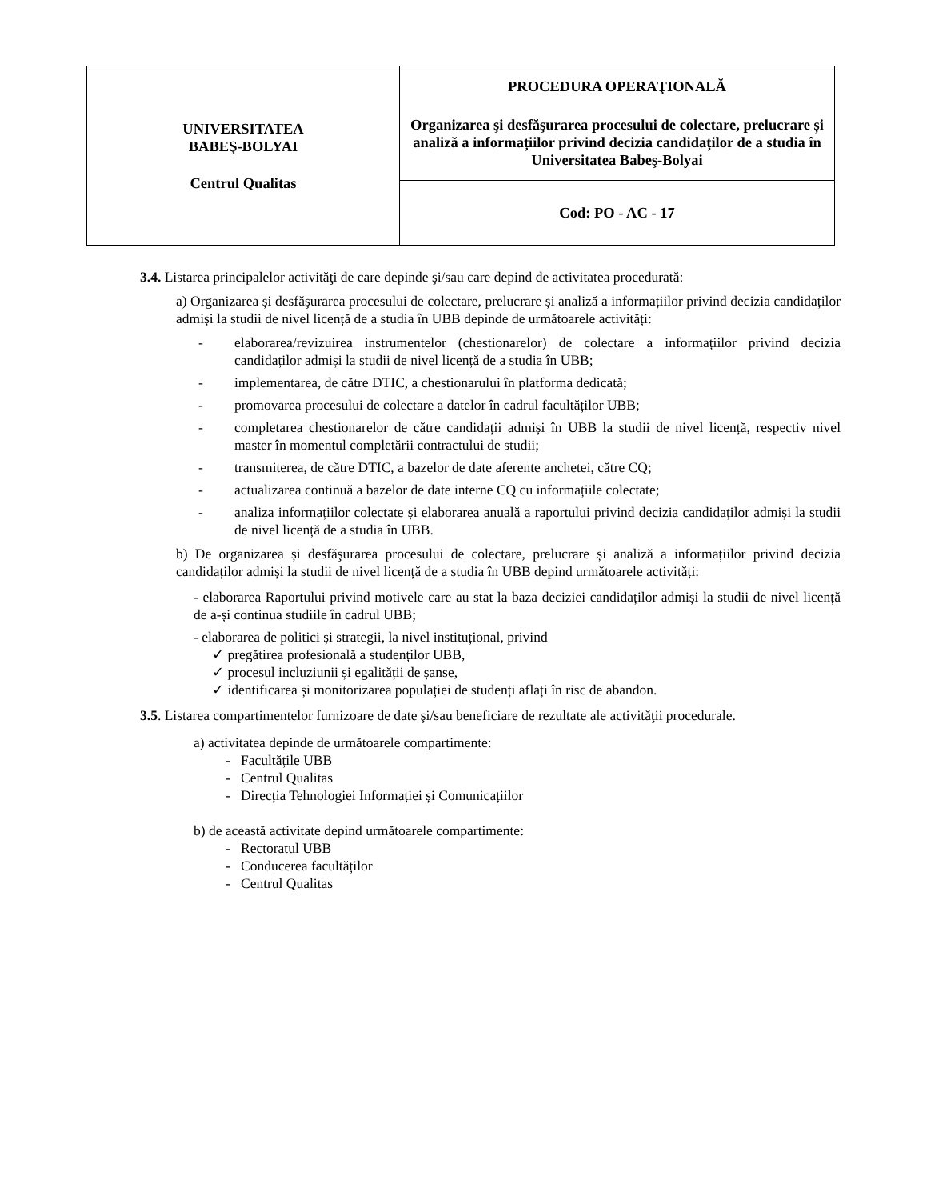| UNIVERSITATEA BABEŞ-BOLYAI Centrul Qualitas | PROCEDURA OPERAŢIONALĂ Organizarea şi desfăşurarea procesului de colectare, prelucrare și analiză a informațiilor privind decizia candidaților de a studia în Universitatea Babeş-Bolyai |
| | Cod: PO - AC - 17 |
3.4. Listarea principalelor activităţi de care depinde şi/sau care depind de activitatea procedurată:
a) Organizarea și desfăşurarea procesului de colectare, prelucrare și analiză a informațiilor privind decizia candidaților admiși la studii de nivel licență de a studia în UBB depinde de următoarele activități:
- elaborarea/revizuirea instrumentelor (chestionarelor) de colectare a informațiilor privind decizia candidaților admiși la studii de nivel licență de a studia în UBB;
- implementarea, de către DTIC, a chestionarului în platforma dedicată;
- promovarea procesului de colectare a datelor în cadrul facultăților UBB;
- completarea chestionarelor de către candidații admiși în UBB la studii de nivel licență, respectiv nivel master în momentul completării contractului de studii;
- transmiterea, de către DTIC, a bazelor de date aferente anchetei, către CQ;
- actualizarea continuă a bazelor de date interne CQ cu informațiile colectate;
- analiza informațiilor colectate și elaborarea anuală a raportului privind decizia candidaților admiși la studii de nivel licență de a studia în UBB.
b) De organizarea și desfăşurarea procesului de colectare, prelucrare și analiză a informațiilor privind decizia candidaților admiși la studii de nivel licență de a studia în UBB depind următoarele activități:
- elaborarea Raportului privind motivele care au stat la baza deciziei candidaților admiși la studii de nivel licență de a-și continua studiile în cadrul UBB;
- elaborarea de politici și strategii, la nivel instituțional, privind
✓ pregătirea profesională a studenților UBB,
✓ procesul incluziunii și egalității de șanse,
✓ identificarea și monitorizarea populației de studenți aflați în risc de abandon.
3.5. Listarea compartimentelor furnizoare de date şi/sau beneficiare de rezultate ale activităţii procedurale.
a) activitatea depinde de următoarele compartimente:
- Facultățile UBB
- Centrul Qualitas
- Direcția Tehnologiei Informației și Comunicațiilor
b) de această activitate depind următoarele compartimente:
- Rectoratul UBB
- Conducerea facultăților
- Centrul Qualitas